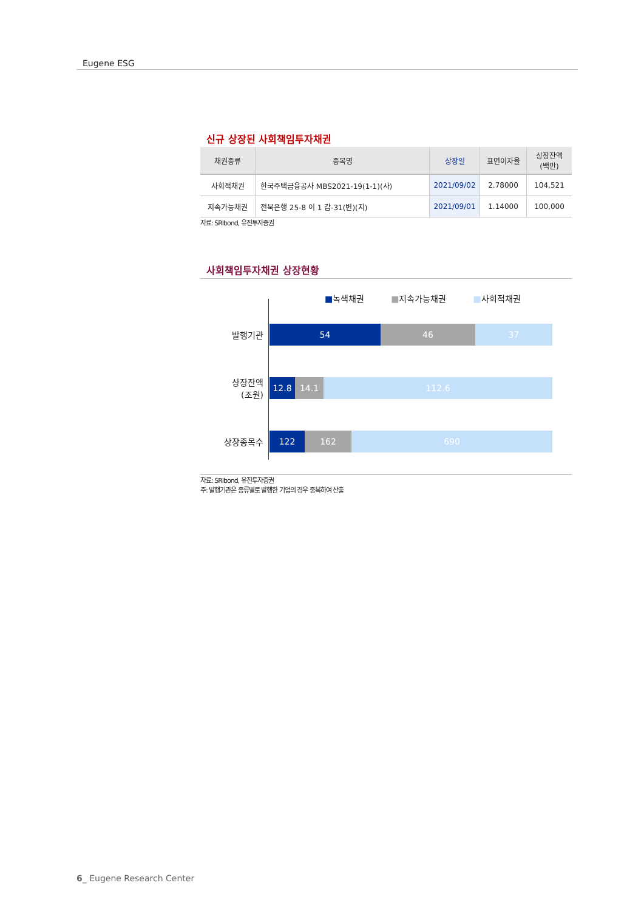Eugene ESG
신규 상장된 사회책임투자채권
| 채권종류 | 종목명 | 상장일 | 표면이자율 | 상장잔액 (백만) |
| --- | --- | --- | --- | --- |
| 사회적채권 | 한국주택금융공사 MBS2021-19(1-1)(사) | 2021/09/02 | 2.78000 | 104,521 |
| 지속가능채권 | 전북은행 25-8 이 1 갑-31(변)(지) | 2021/09/01 | 1.14000 | 100,000 |
자료: SRIbond, 유진투자증권
사회책임투자채권 상장현황
■녹색채권 ■지속가능채권 ■사회적채권
발행기관
54 46 37
상장잔액
(조원)
12.8 14.1 112.6
상장종목수
122 162 690
자료: SRIbond, 유진투자증권
주: 발행기관은 종류별로 발행한 기업의 경우 중복하여 산출
6_ Eugene Research Center